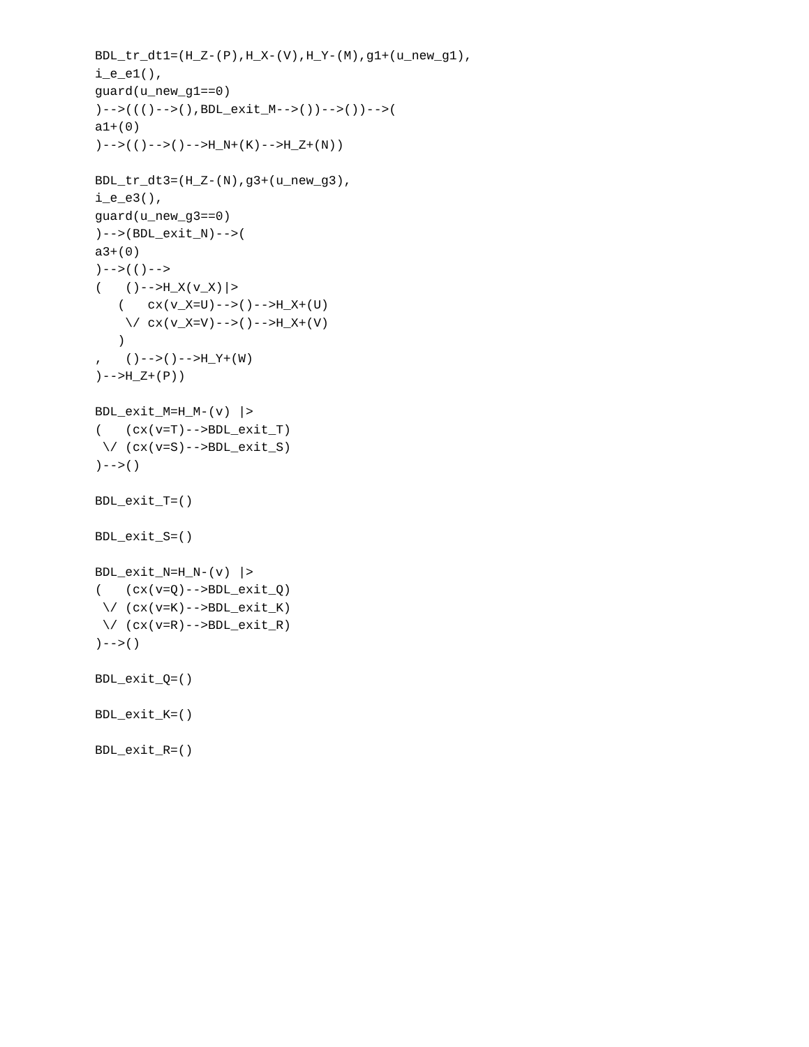BDL_tr_dt1=(H_Z-(P),H_X-(V),H_Y-(M),g1+(u_new_g1),
i_e_e1(),
guard(u_new_g1==0)
)-->((()-->(),BDL_exit_M-->())-->())-->(
a1+(0)
)-->(()-->()-->H_N+(K)-->H_Z+(N))

BDL_tr_dt3=(H_Z-(N),g3+(u_new_g3),
i_e_e3(),
guard(u_new_g3==0)
)-->(BDL_exit_N)-->(
a3+(0)
)-->(()-->
(   ()-->H_X(v_X)|>
   (   cx(v_X=U)-->()-->H_X+(U)
    \/ cx(v_X=V)-->()-->H_X+(V)
   )
,   ()-->()-->H_Y+(W)
)-->H_Z+(P))

BDL_exit_M=H_M-(v) |>
(   (cx(v=T)-->BDL_exit_T)
 \/ (cx(v=S)-->BDL_exit_S)
)-->()

BDL_exit_T=()

BDL_exit_S=()

BDL_exit_N=H_N-(v) |>
(   (cx(v=Q)-->BDL_exit_Q)
 \/ (cx(v=K)-->BDL_exit_K)
 \/ (cx(v=R)-->BDL_exit_R)
)-->()

BDL_exit_Q=()

BDL_exit_K=()

BDL_exit_R=()